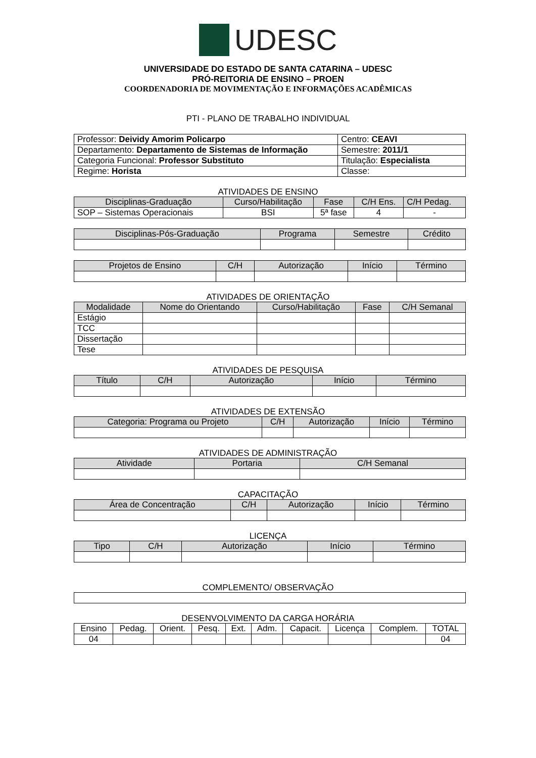UDESC
UNIVERSIDADE DO ESTADO DE SANTA CATARINA – UDESC
PRÓ-REITORIA DE ENSINO – PROEN
COORDENADORIA DE MOVIMENTAÇÃO E INFORMAÇÕES ACADÊMICAS
PTI - PLANO DE TRABALHO INDIVIDUAL
| Professor: Deividy Amorim Policarpo | Centro: CEAVI |
| Departamento: Departamento de Sistemas de Informação | Semestre: 2011/1 |
| Categoria Funcional: Professor Substituto | Titulação: Especialista |
| Regime: Horista | Classe: |
ATIVIDADES DE ENSINO
| Disciplinas-Graduação | Curso/Habilitação | Fase | C/H Ens. | C/H Pedag. |
| --- | --- | --- | --- | --- |
| SOP – Sistemas Operacionais | BSI | 5ª fase | 4 | - |
| Disciplinas-Pós-Graduação | Programa | Semestre | Crédito |
| --- | --- | --- | --- |
| Projetos de Ensino | C/H | Autorização | Início | Término |
| --- | --- | --- | --- | --- |
ATIVIDADES DE ORIENTAÇÃO
| Modalidade | Nome do Orientando | Curso/Habilitação | Fase | C/H Semanal |
| --- | --- | --- | --- | --- |
| Estágio | | | | |
| TCC | | | | |
| Dissertação | | | | |
| Tese | | | | |
ATIVIDADES DE PESQUISA
| Título | C/H | Autorização | Início | Término |
| --- | --- | --- | --- | --- |
ATIVIDADES DE EXTENSÃO
| Categoria: Programa ou Projeto | C/H | Autorização | Início | Término |
| --- | --- | --- | --- | --- |
ATIVIDADES DE ADMINISTRAÇÃO
| Atividade | Portaria | C/H Semanal |
| --- | --- | --- |
CAPACITAÇÃO
| Área de Concentração | C/H | Autorização | Início | Término |
| --- | --- | --- | --- | --- |
LICENÇA
| Tipo | C/H | Autorização | Início | Término |
| --- | --- | --- | --- | --- |
COMPLEMENTO/ OBSERVAÇÃO
DESENVOLVIMENTO DA CARGA HORÁRIA
| Ensino | Pedag. | Orient. | Pesq. | Ext. | Adm. | Capacit. | Licença | Complem. | TOTAL |
| --- | --- | --- | --- | --- | --- | --- | --- | --- | --- |
| 04 | | | | | | | | | 04 |